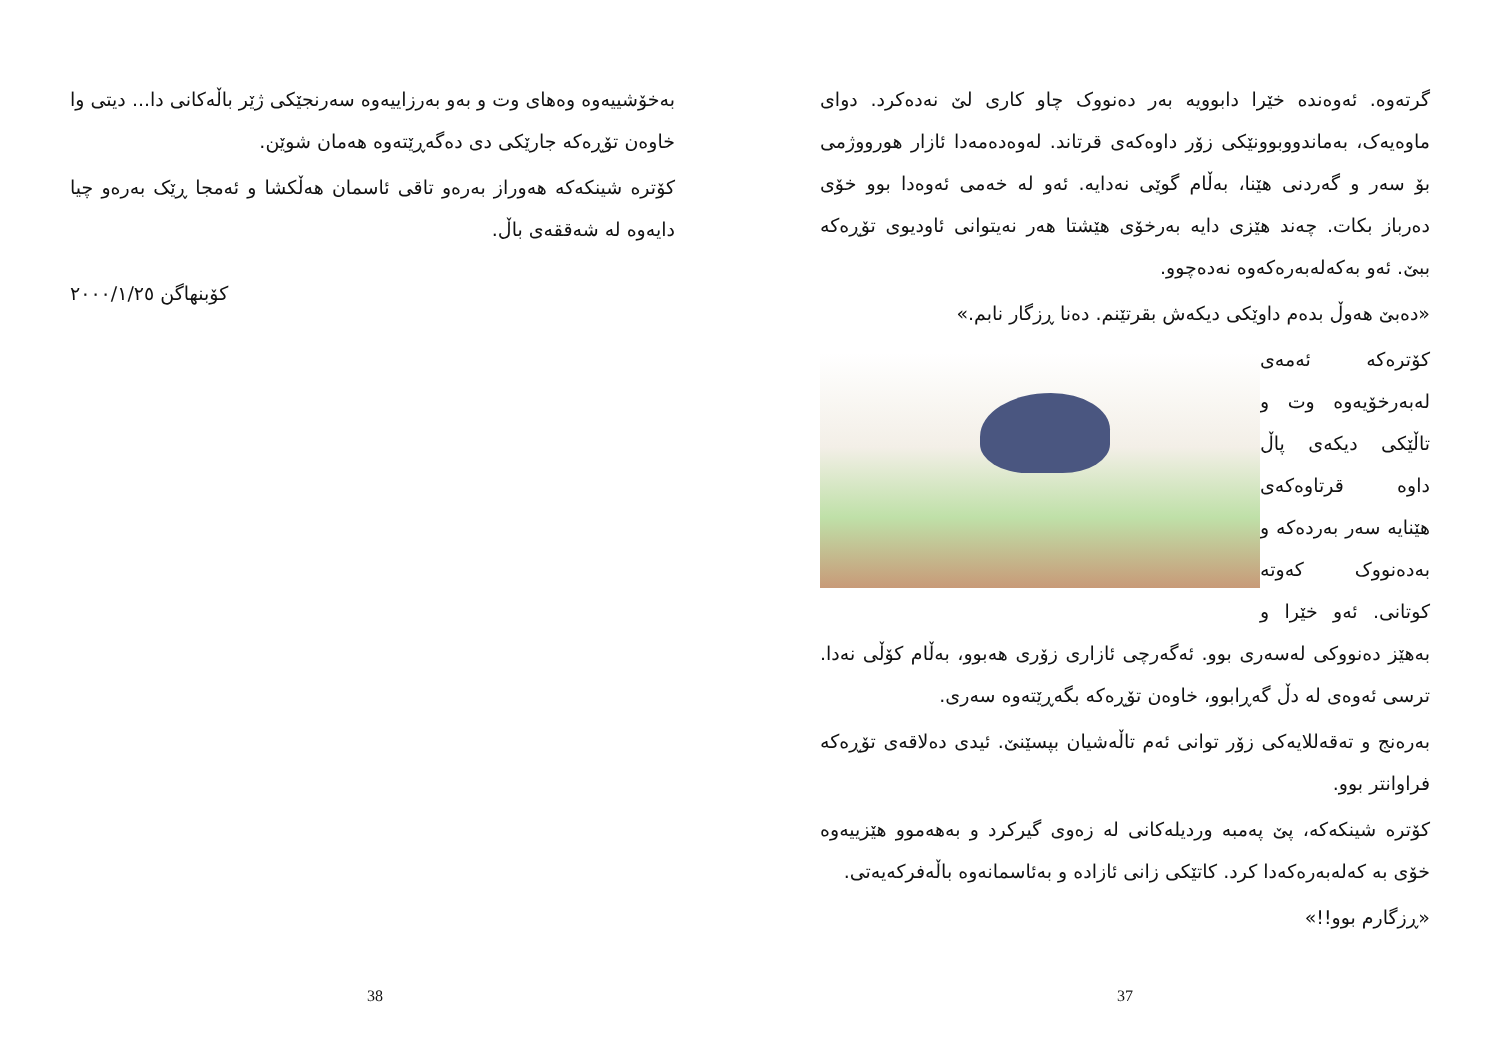بەخۆشییەوە وەهای وت و بەو بەرزاییەوە سەرنجێکی ژێر باڵەکانی دا... دیتی وا خاوەن تۆڕەکە جارێکی دی دەگەڕێتەوە هەمان شوێن.
کۆترە شینکەکە هەوراز بەرەو تاقی ئاسمان هەڵکشا و ئەمجا ڕێک بەرەو چیا دایەوە لە شەققەی باڵ.
کۆبنهاگن ٢٠٠٠/١/٢٥
38
گرتەوە. ئەوەندە خێرا دابوویە بەر دەنووک چاو کاری لێ نەدەکرد. دوای ماوەیەک، بەماندووبوونێکی زۆر داوەکەی قرتاند. لەوەدەمەدا ئازار هورووژمی بۆ سەر و گەردنی هێنا، بەڵام گوێی نەدایە. ئەو لە خەمی ئەوەدا بوو خۆی دەرباز بکات. چەند هێزی دایە بەرخۆی هێشتا هەر نەیتوانی ئاودیوی تۆڕەکە ببێ. ئەو بەکەلەبەرەکەوە نەدەچوو.
«دەبێ هەوڵ بدەم داوێکی دیکەش بقرتێنم. دەنا ڕزگار نابم.»
کۆترەکە ئەمەی لەبەرخۆیەوە وت و تاڵێکی دیکەی پاڵ داوە قرتاوەکەی هێنایە سەر بەردەکە و بەدەنووک کەوتە کوتانی. ئەو خێرا و بەهێز دەنووکی لەسەری بوو. ئەگەرچی ئازاری زۆری هەبوو، بەڵام کۆڵی نەدا. ترسی ئەوەی لە دڵ گەڕابوو، خاوەن تۆڕەکە بگەڕێتەوە سەری.
بەرەنج و تەقەللایەکی زۆر توانی ئەم تاڵەشیان بپسێنێ. ئیدی دەلاقەی تۆڕەکە فراوانتر بوو.
کۆترە شینکەکە، پێ پەمبە وردیلەکانی لە زەوی گیرکرد و بەهەموو هێزییەوە خۆی بە کەلەبەرەکەدا کرد. کاتێکی زانی ئازادە و بەئاسمانەوە باڵەفرکەیەتی.
«ڕزگارم بوو!!»
37